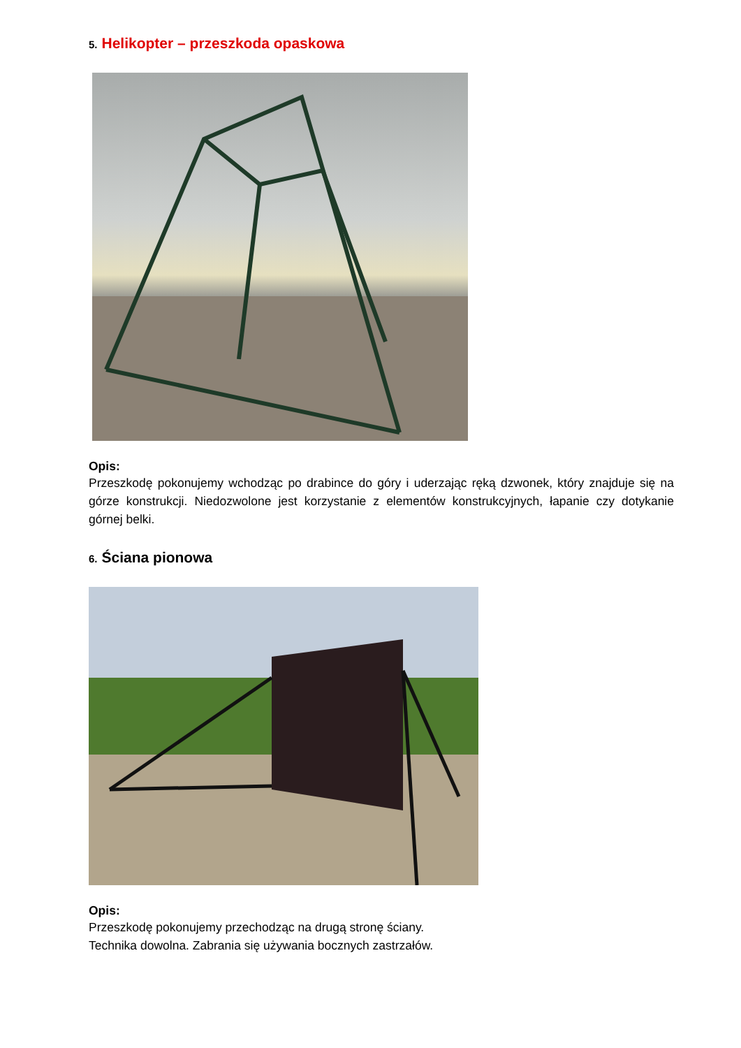5. Helikopter – przeszkoda opaskowa
Opis:
Przeszkodę pokonujemy wchodząc po drabince do góry i uderzając ręką dzwonek, który znajduje się na górze konstrukcji. Niedozwolone jest korzystanie z elementów konstrukcyjnych, łapanie czy dotykanie górnej belki.
6. Ściana pionowa
Opis:
Przeszkodę pokonujemy przechodząc na drugą stronę ściany.
Technika dowolna. Zabrania się używania bocznych zastrzałów.